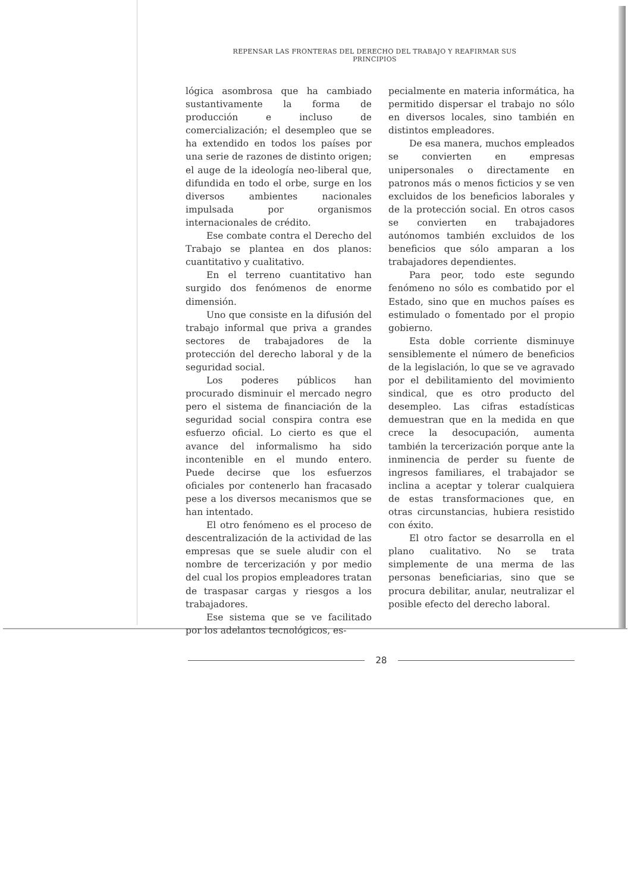REPENSAR LAS FRONTERAS DEL DERECHO DEL TRABAJO Y REAFIRMAR SUS PRINCIPIOS
lógica asombrosa que ha cambiado sustantivamente la forma de producción e incluso de comercialización; el desempleo que se ha extendido en todos los países por una serie de razones de distinto origen; el auge de la ideología neo-liberal que, difundida en todo el orbe, surge en los diversos ambientes nacionales impulsada por organismos internacionales de crédito.
Ese combate contra el Derecho del Trabajo se plantea en dos planos: cuantitativo y cualitativo.
En el terreno cuantitativo han surgido dos fenómenos de enorme dimensión.
Uno que consiste en la difusión del trabajo informal que priva a grandes sectores de trabajadores de la protección del derecho laboral y de la seguridad social.
Los poderes públicos han procurado disminuir el mercado negro pero el sistema de financiación de la seguridad social conspira contra ese esfuerzo oficial. Lo cierto es que el avance del informalismo ha sido incontenible en el mundo entero. Puede decirse que los esfuerzos oficiales por contenerlo han fracasado pese a los diversos mecanismos que se han intentado.
El otro fenómeno es el proceso de descentralización de la actividad de las empresas que se suele aludir con el nombre de tercerización y por medio del cual los propios empleadores tratan de traspasar cargas y riesgos a los trabajadores.
Ese sistema que se ve facilitado por los adelantos tecnológicos, es-
pecialmente en materia informática, ha permitido dispersar el trabajo no sólo en diversos locales, sino también en distintos empleadores.
De esa manera, muchos empleados se convierten en empresas unipersonales o directamente en patronos más o menos ficticios y se ven excluidos de los beneficios laborales y de la protección social. En otros casos se convierten en trabajadores autónomos también excluidos de los beneficios que sólo amparan a los trabajadores dependientes.
Para peor, todo este segundo fenómeno no sólo es combatido por el Estado, sino que en muchos países es estimulado o fomentado por el propio gobierno.
Esta doble corriente disminuye sensiblemente el número de beneficios de la legislación, lo que se ve agravado por el debilitamiento del movimiento sindical, que es otro producto del desempleo. Las cifras estadísticas demuestran que en la medida en que crece la desocupación, aumenta también la tercerización porque ante la inminencia de perder su fuente de ingresos familiares, el trabajador se inclina a aceptar y tolerar cualquiera de estas transformaciones que, en otras circunstancias, hubiera resistido con éxito.
El otro factor se desarrolla en el plano cualitativo. No se trata simplemente de una merma de las personas beneficiarias, sino que se procura debilitar, anular, neutralizar el posible efecto del derecho laboral.
28